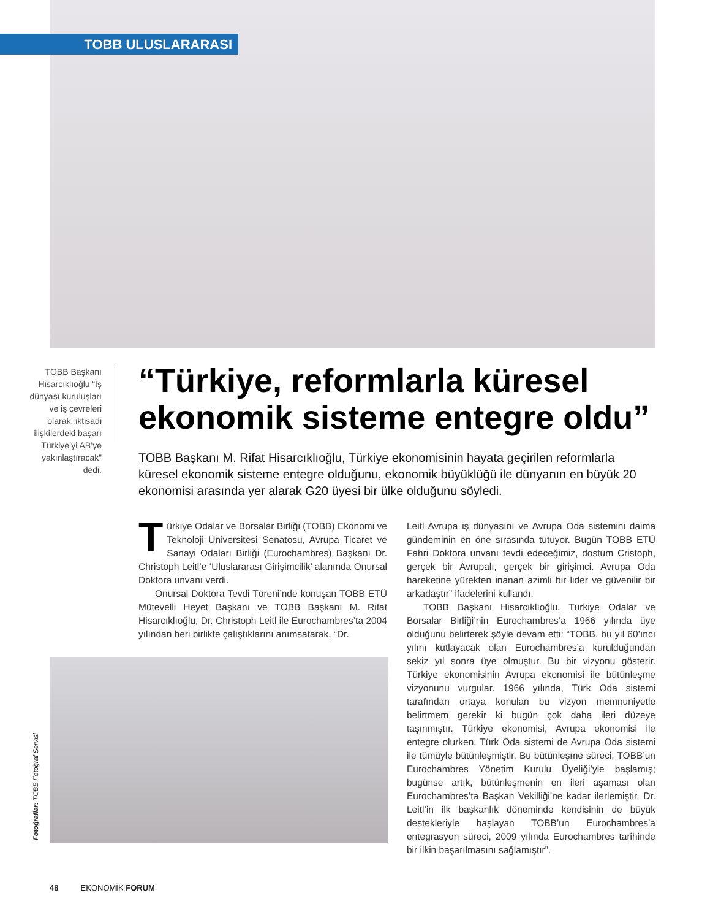TOBB ULUSLARARASI
TOBB Başkanı Hisarcıklıoğlu “İş dünyası kuruluşları ve iş çevreleri olarak, iktisadi ilişkilerdeki başarı Türkiye’yi AB’ye yakınlaştıracak” dedi.
“Türkiye, reformlarla küresel ekonomik sisteme entegre oldu”
TOBB Başkanı M. Rifat Hisarcıklıoğlu, Türkiye ekonomisinin hayata geçirilen reformlarla küresel ekonomik sisteme entegre olduğunu, ekonomik büyüklüğü ile dünyanın en büyük 20 ekonomisi arasında yer alarak G20 üyesi bir ülke olduğunu söyledi.
Türkiye Odalar ve Borsalar Birliği (TOBB) Ekonomi ve Teknoloji Üniversitesi Senatosu, Avrupa Ticaret ve Sanayi Odaları Birliği (Eurochambres) Başkanı Dr. Christoph Leitl’e ‘Uluslararası Girişimcilik’ alanında Onursal Doktora unvanı verdi.
Onursal Doktora Tevdi Töreni’nde konuşan TOBB ETÜ Mütevelli Heyet Başkanı ve TOBB Başkanı M. Rifat Hisarcıklıoğlu, Dr. Christoph Leitl ile Eurochambres’ta 2004 yılından beri birlikte çalıştıklarını anımsatarak, “Dr.
Fotoğraflar: TOBB Fotoğraf Servisi
Leitl Avrupa iş dünyasını ve Avrupa Oda sistemini daima gündeminin en öne sırasında tutuyor. Bugün TOBB ETÜ Fahri Doktora unvanı tevdi edeceğimiz, dostum Cristoph, gerçek bir Avrupalı, gerçek bir girişimci. Avrupa Oda hareketine yürekten inanan azimli bir lider ve güvenilir bir arkadaştır” ifadelerini kullandı.
TOBB Başkanı Hisarcıklıoğlu, Türkiye Odalar ve Borsalar Birliği’nin Eurochambres’a 1966 yılında üye olduğunu belirterek şöyle devam etti: “TOBB, bu yıl 60’ıncı yılını kutlayacak olan Eurochambres’a kurulduğundan sekiz yıl sonra üye olmuştur. Bu bir vizyonu gösterir. Türkiye ekonomisinin Avrupa ekonomisi ile bütünleşme vizyonunu vurgular. 1966 yılında, Türk Oda sistemi tarafından ortaya konulan bu vizyon memnuniyetle belirtmem gerekir ki bugün çok daha ileri düzeye taşınmıştır. Türkiye ekonomisi, Avrupa ekonomisi ile entegre olurken, Türk Oda sistemi de Avrupa Oda sistemi ile tümüyle bütünleşmiştir. Bu bütünleşme süreci, TOBB’un Eurochambres Yönetim Kurulu Üyeliği’yle başlamış; bugünse artık, bütünleşmenin en ileri aşaması olan Eurochambres’ta Başkan Vekilliği’ne kadar ilerlemiştir. Dr. Leitl’in ilk başkanlık döneminde kendisinin de büyük destekleriyle başlayan TOBB’un Eurochambres’a entegrasyon süreci, 2009 yılında Eurochambres tarihinde bir ilkin başarılmasını sağlamıştır”.
48 EKONOMİK FORUM